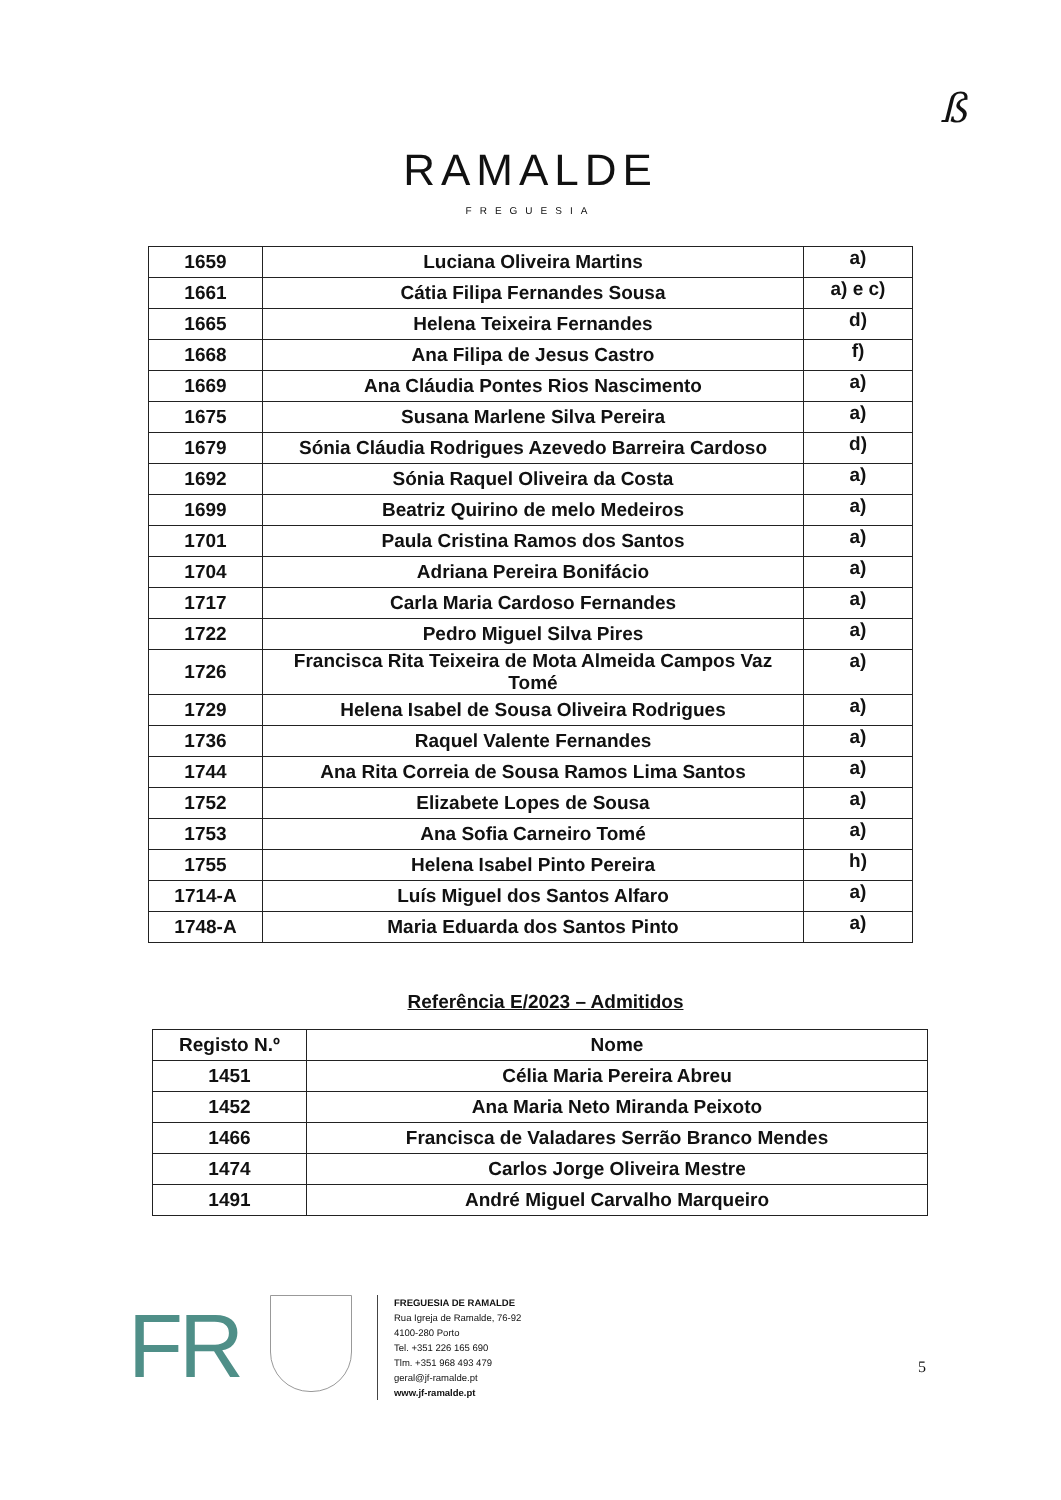ß
RAMALDE
FREGUESIA
| 1659 | Luciana Oliveira Martins | a) |
| 1661 | Cátia Filipa Fernandes Sousa | a) e c) |
| 1665 | Helena Teixeira Fernandes | d) |
| 1668 | Ana Filipa de Jesus Castro | f) |
| 1669 | Ana Cláudia Pontes Rios Nascimento | a) |
| 1675 | Susana Marlene Silva Pereira | a) |
| 1679 | Sónia Cláudia Rodrigues Azevedo Barreira Cardoso | d) |
| 1692 | Sónia Raquel Oliveira da Costa | a) |
| 1699 | Beatriz Quirino de melo Medeiros | a) |
| 1701 | Paula Cristina Ramos dos Santos | a) |
| 1704 | Adriana Pereira Bonifácio | a) |
| 1717 | Carla Maria Cardoso Fernandes | a) |
| 1722 | Pedro Miguel Silva Pires | a) |
| 1726 | Francisca Rita Teixeira de Mota Almeida Campos Vaz Tomé | a) |
| 1729 | Helena Isabel de Sousa Oliveira Rodrigues | a) |
| 1736 | Raquel Valente Fernandes | a) |
| 1744 | Ana Rita Correia de Sousa Ramos Lima Santos | a) |
| 1752 | Elizabete Lopes de Sousa | a) |
| 1753 | Ana Sofia Carneiro Tomé | a) |
| 1755 | Helena Isabel Pinto Pereira | h) |
| 1714-A | Luís Miguel dos Santos Alfaro | a) |
| 1748-A | Maria Eduarda dos Santos Pinto | a) |
Referência E/2023 – Admitidos
| Registo N.º | Nome |
| --- | --- |
| 1451 | Célia Maria Pereira Abreu |
| 1452 | Ana Maria Neto Miranda Peixoto |
| 1466 | Francisca de Valadares Serrão Branco Mendes |
| 1474 | Carlos Jorge Oliveira Mestre |
| 1491 | André Miguel Carvalho Marqueiro |
FR
FREGUESIA DE RAMALDE
Rua Igreja de Ramalde, 76-92
4100-280 Porto
Tel. +351 226 165 690
Tlm. +351 968 493 479
geral@jf-ramalde.pt
www.jf-ramalde.pt
5